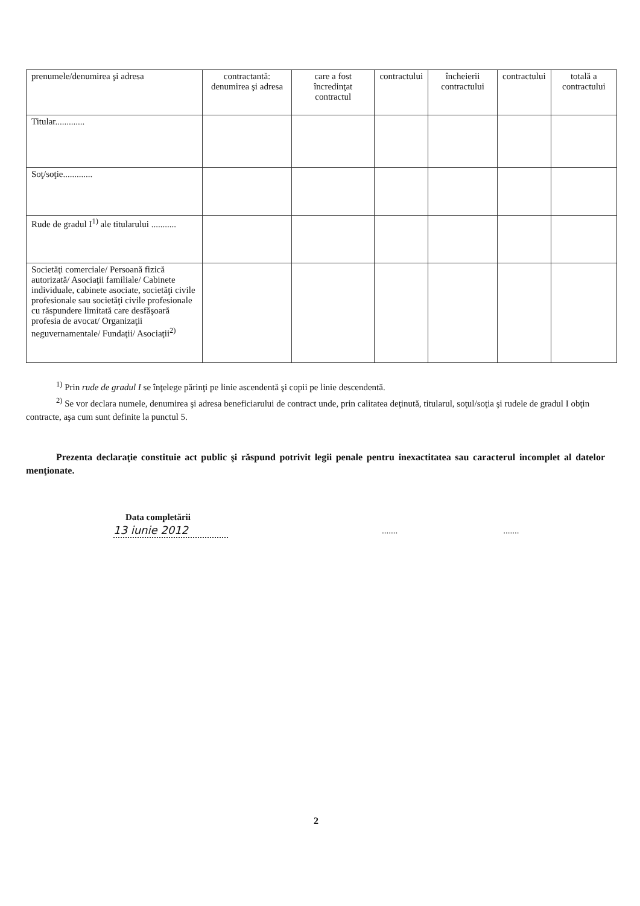| prenumele/denumirea şi adresa | contractantă: denumirea şi adresa | care a fost încredinţat contractul | contractului | încheierii contractului | contractului | totală a contractului |
| Titular............. | | | | | | |
| Soţ/soţie............. | | | | | | |
| Rude de gradul I<sup>1)</sup> ale titularului ........... | | | | | | |
| Societăţi comerciale/ Persoană fizică autorizată/ Asociaţii familiale/ Cabinete individuale, cabinete asociate, societăţi civile profesionale sau societăţi civile profesionale cu răspundere limitată care desfăşoară profesia de avocat/ Organizaţii neguvernamentale/ Fundaţii/ Asociaţii<sup>2)</sup> | | | | | | |
<sup>1)</sup> Prin rude de gradul I se înţelege părinţi pe linie ascendentă şi copii pe linie descendentă.
<sup>2)</sup> Se vor declara numele, denumirea şi adresa beneficiarului de contract unde, prin calitatea deţinută, titularul, soţul/soţia şi rudele de gradul I obţin contracte, aşa cum sunt definite la punctul 5.
Prezenta declaraţie constituie act public şi răspund potrivit legii penale pentru inexactitatea sau caracterul incomplet al datelor menţionate.
Data completării
13 iunie 2012
..............
2